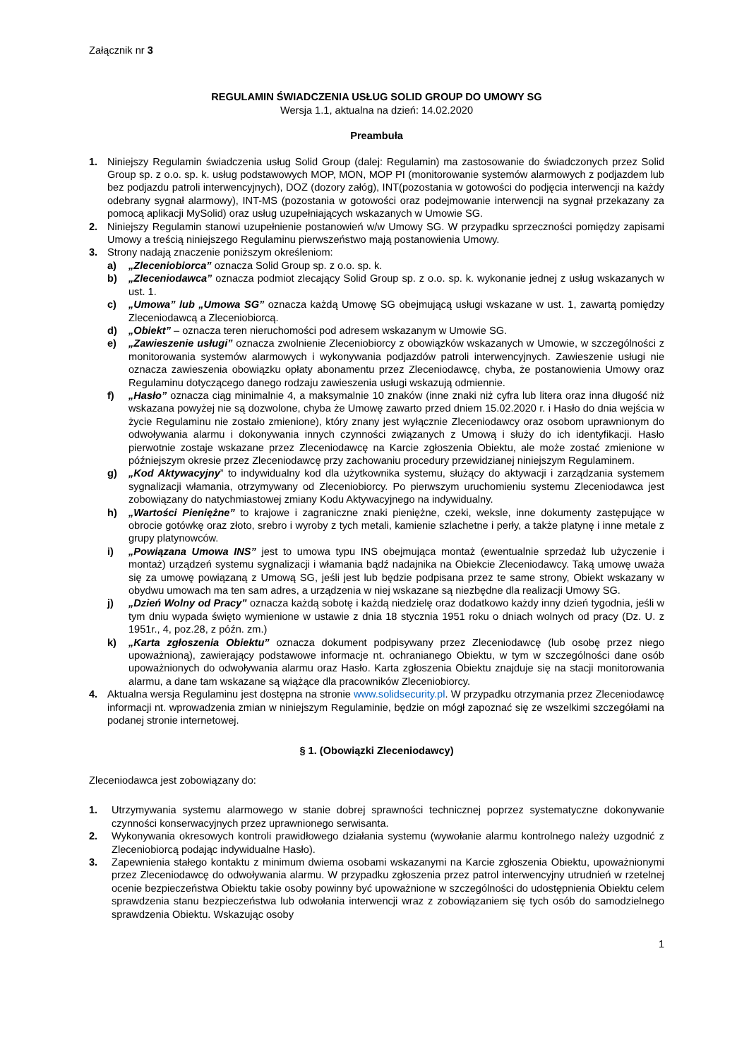Załącznik nr 3
REGULAMIN ŚWIADCZENIA USŁUG SOLID GROUP DO UMOWY SG
Wersja 1.1, aktualna na dzień: 14.02.2020
Preambuła
1. Niniejszy Regulamin świadczenia usług Solid Group (dalej: Regulamin) ma zastosowanie do świadczonych przez Solid Group sp. z o.o. sp. k. usług podstawowych MOP, MON, MOP PI (monitorowanie systemów alarmowych z podjazdem lub bez podjazdu patroli interwencyjnych), DOZ (dozory załóg), INT(pozostania w gotowości do podjęcia interwencji na każdy odebrany sygnał alarmowy), INT-MS (pozostania w gotowości oraz podejmowanie interwencji na sygnał przekazany za pomocą aplikacji MySolid) oraz usług uzupełniających wskazanych w Umowie SG.
2. Niniejszy Regulamin stanowi uzupełnienie postanowień w/w Umowy SG. W przypadku sprzeczności pomiędzy zapisami Umowy a treścią niniejszego Regulaminu pierwszeństwo mają postanowienia Umowy.
3. Strony nadają znaczenie poniższym określeniom:
a) „Zleceniobiorca” oznacza Solid Group sp. z o.o. sp. k.
b) „Zleceniodawca” oznacza podmiot zlecający Solid Group sp. z o.o. sp. k. wykonanie jednej z usług wskazanych w ust. 1.
c) „Umowa” lub „Umowa SG” oznacza każdą Umowę SG obejmującą usługi wskazane w ust. 1, zawartą pomiędzy Zleceniodawcą a Zleceniobiorcą.
d) „Obiekt” – oznacza teren nieruchomości pod adresem wskazanym w Umowie SG.
e) „Zawieszenie usługi” oznacza zwolnienie Zleceniobiorcy z obowiązków wskazanych w Umowie, w szczególności z monitorowania systemów alarmowych i wykonywania podjazdów patroli interwencyjnych. Zawieszenie usługi nie oznacza zawieszenia obowiązku opłaty abonamentu przez Zleceniodawcę, chyba, że postanowienia Umowy oraz Regulaminu dotyczącego danego rodzaju zawieszenia usługi wskazują odmiennie.
f) „Hasło” oznacza ciąg minimalnie 4, a maksymalnie 10 znaków (inne znaki niż cyfra lub litera oraz inna długość niż wskazana powyżej nie są dozwolone, chyba że Umowę zawarto przed dniem 15.02.2020 r. i Hasło do dnia wejścia w życie Regulaminu nie zostało zmienione), który znany jest wyłącznie Zleceniodawcy oraz osobom uprawnionym do odwoływania alarmu i dokonywania innych czynności związanych z Umową i służy do ich identyfikacji. Hasło pierwotnie zostaje wskazane przez Zleceniodawcę na Karcie zgłoszenia Obiektu, ale może zostać zmienione w późniejszym okresie przez Zleceniodawcę przy zachowaniu procedury przewidzianej niniejszym Regulaminem.
g) „Kod Aktywacyjny” to indywidualny kod dla użytkownika systemu, służący do aktywacji i zarządzania systemem sygnalizacji włamania, otrzymywany od Zleceniobiorcy. Po pierwszym uruchomieniu systemu Zleceniodawca jest zobowiązany do natychmiastowej zmiany Kodu Aktywacyjnego na indywidualny.
h) „Wartości Pieniężne” to krajowe i zagraniczne znaki pieniężne, czeki, weksle, inne dokumenty zastępujące w obrocie gotówkę oraz złoto, srebro i wyroby z tych metali, kamienie szlachetne i perły, a także platynę i inne metale z grupy platynowców.
i) „Powiązana Umowa INS” jest to umowa typu INS obejmująca montaż (ewentualnie sprzedaż lub użyczenie i montaż) urządzeń systemu sygnalizacji i włamania bądź nadajnika na Obiekcie Zleceniodawcy. Taką umowę uważa się za umowę powiązaną z Umową SG, jeśli jest lub będzie podpisana przez te same strony, Obiekt wskazany w obydwu umowach ma ten sam adres, a urządzenia w niej wskazane są niezbędne dla realizacji Umowy SG.
j) „Dzień Wolny od Pracy” oznacza każdą sobotę i każdą niedzielę oraz dodatkowo każdy inny dzień tygodnia, jeśli w tym dniu wypada święto wymienione w ustawie z dnia 18 stycznia 1951 roku o dniach wolnych od pracy (Dz. U. z 1951r., 4, poz.28, z późn. zm.)
k) „Karta zgłoszenia Obiektu” oznacza dokument podpisywany przez Zleceniodawcę (lub osobę przez niego upoważnioną), zawierający podstawowe informacje nt. ochranianego Obiektu, w tym w szczególności dane osób upoważnionych do odwoływania alarmu oraz Hasło. Karta zgłoszenia Obiektu znajduje się na stacji monitorowania alarmu, a dane tam wskazane są wiążące dla pracowników Zleceniobiorcy.
4. Aktualna wersja Regulaminu jest dostępna na stronie www.solidsecurity.pl. W przypadku otrzymania przez Zleceniodawcę informacji nt. wprowadzenia zmian w niniejszym Regulaminie, będzie on mógł zapoznać się ze wszelkimi szczegółami na podanej stronie internetowej.
§ 1. (Obowiązki Zleceniodawcy)
Zleceniodawca jest zobowiązany do:
1. Utrzymywania systemu alarmowego w stanie dobrej sprawności technicznej poprzez systematyczne dokonywanie czynności konserwacyjnych przez uprawnionego serwisanta.
2. Wykonywania okresowych kontroli prawidłowego działania systemu (wywołanie alarmu kontrolnego należy uzgodnić z Zleceniobiorcą podając indywidualne Hasło).
3. Zapewnienia stałego kontaktu z minimum dwiema osobami wskazanymi na Karcie zgłoszenia Obiektu, upoważnionymi przez Zleceniodawcę do odwoływania alarmu. W przypadku zgłoszenia przez patrol interwencyjny utrudnień w rzetelnej ocenie bezpieczeństwa Obiektu takie osoby powinny być upoważnione w szczególności do udostępnienia Obiektu celem sprawdzenia stanu bezpieczeństwa lub odwołania interwencji wraz z zobowiązaniem się tych osób do samodzielnego sprawdzenia Obiektu. Wskazując osoby
1